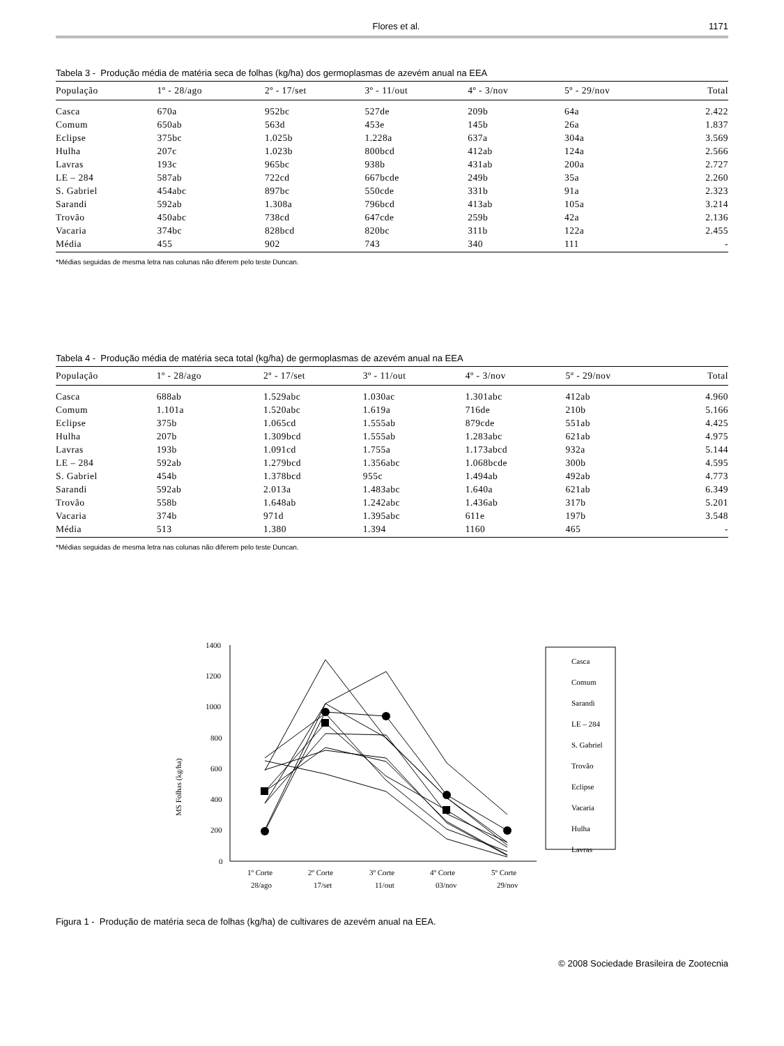Flores et al. 1171
Tabela 3 - Produção média de matéria seca de folhas (kg/ha) dos germoplasmas de azevém anual na EEA
| População | 1º - 28/ago | 2º - 17/set | 3º - 11/out | 4º - 3/nov | 5º - 29/nov | Total |
| --- | --- | --- | --- | --- | --- | --- |
| Casca | 670a | 952bc | 527de | 209b | 64a | 2.422 |
| Comum | 650ab | 563d | 453e | 145b | 26a | 1.837 |
| Eclipse | 375bc | 1.025b | 1.228a | 637a | 304a | 3.569 |
| Hulha | 207c | 1.023b | 800bcd | 412ab | 124a | 2.566 |
| Lavras | 193c | 965bc | 938b | 431ab | 200a | 2.727 |
| LE – 284 | 587ab | 722cd | 667bcde | 249b | 35a | 2.260 |
| S. Gabriel | 454abc | 897bc | 550cde | 331b | 91a | 2.323 |
| Sarandi | 592ab | 1.308a | 796bcd | 413ab | 105a | 3.214 |
| Trovão | 450abc | 738cd | 647cde | 259b | 42a | 2.136 |
| Vacaria | 374bc | 828bcd | 820bc | 311b | 122a | 2.455 |
| Média | 455 | 902 | 743 | 340 | 111 | - |
*Médias seguidas de mesma letra nas colunas não diferem pelo teste Duncan.
Tabela 4 - Produção média de matéria seca total (kg/ha) de germoplasmas de azevém anual na EEA
| População | 1º - 28/ago | 2º - 17/set | 3º - 11/out | 4º - 3/nov | 5º - 29/nov | Total |
| --- | --- | --- | --- | --- | --- | --- |
| Casca | 688ab | 1.529abc | 1.030ac | 1.301abc | 412ab | 4.960 |
| Comum | 1.101a | 1.520abc | 1.619a | 716de | 210b | 5.166 |
| Eclipse | 375b | 1.065cd | 1.555ab | 879cde | 551ab | 4.425 |
| Hulha | 207b | 1.309bcd | 1.555ab | 1.283abc | 621ab | 4.975 |
| Lavras | 193b | 1.091cd | 1.755a | 1.173abcd | 932a | 5.144 |
| LE – 284 | 592ab | 1.279bcd | 1.356abc | 1.068bcde | 300b | 4.595 |
| S. Gabriel | 454b | 1.378bcd | 955c | 1.494ab | 492ab | 4.773 |
| Sarandi | 592ab | 2.013a | 1.483abc | 1.640a | 621ab | 6.349 |
| Trovão | 558b | 1.648ab | 1.242abc | 1.436ab | 317b | 5.201 |
| Vacaria | 374b | 971d | 1.395abc | 611e | 197b | 3.548 |
| Média | 513 | 1.380 | 1.394 | 1160 | 465 | - |
*Médias seguidas de mesma letra nas colunas não diferem pelo teste Duncan.
MS Folhas (kg/ha)
1400
1200
1000
800
600
400
200
0
1º Corte
2º Corte
3º Corte
4º Corte
5º Corte
28/ago
17/set
11/out
03/nov
29/nov
Casca
Comum
Sarandi
LE – 284
S. Gabriel
Trovão
Eclipse
Vacaria
Hulha
Lavras
Figura 1 - Produção de matéria seca de folhas (kg/ha) de cultivares de azevém anual na EEA.
© 2008 Sociedade Brasileira de Zootecnia